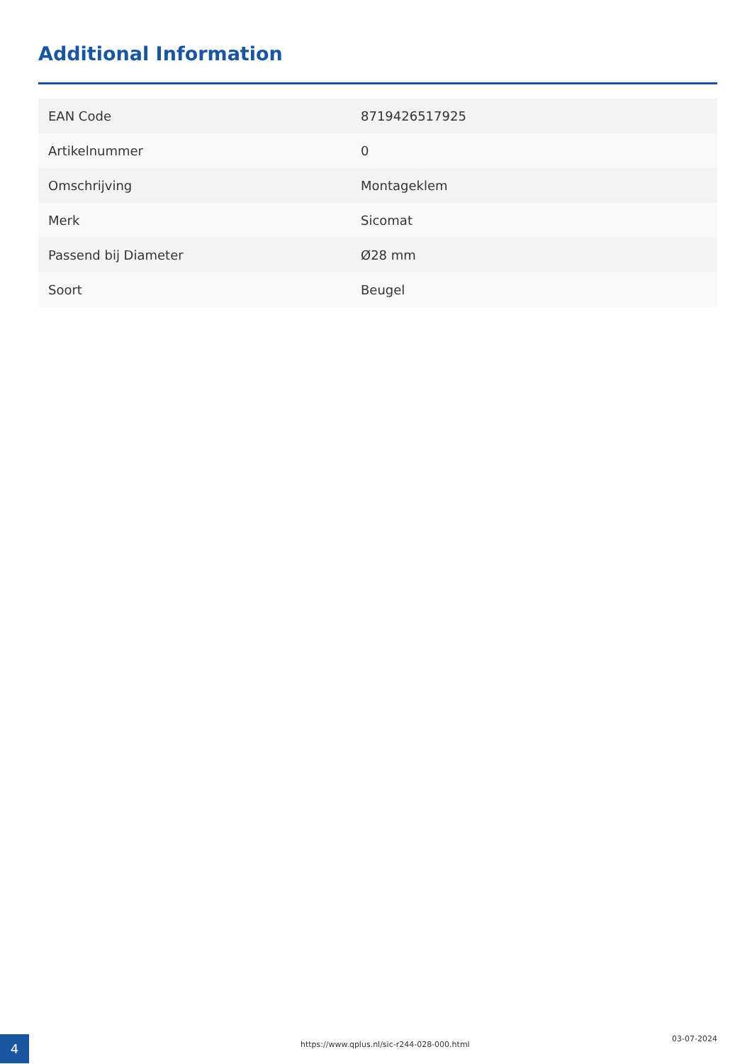Additional Information
| EAN Code | 8719426517925 |
| Artikelnummer | 0 |
| Omschrijving | Montageklem |
| Merk | Sicomat |
| Passend bij Diameter | Ø28 mm |
| Soort | Beugel |
4
https://www.qplus.nl/sic-r244-028-000.html
03-07-2024